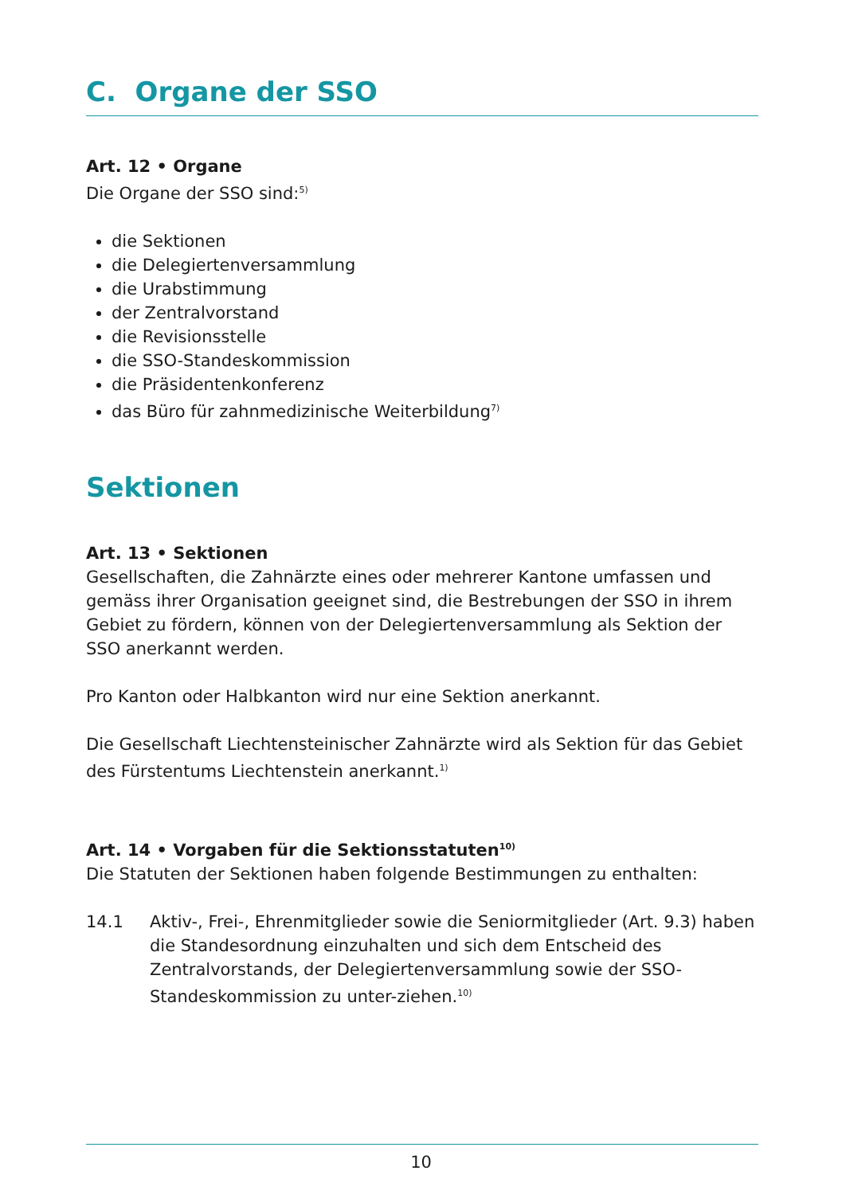C. Organe der SSO
Art. 12 • Organe
Die Organe der SSO sind:<sup>5)</sup>
die Sektionen
die Delegiertenversammlung
die Urabstimmung
der Zentralvorstand
die Revisionsstelle
die SSO-Standeskommission
die Präsidentenkonferenz
das Büro für zahnmedizinische Weiterbildung<sup>7)</sup>
Sektionen
Art. 13 • Sektionen
Gesellschaften, die Zahnärzte eines oder mehrerer Kantone umfassen und gemäss ihrer Organisation geeignet sind, die Bestrebungen der SSO in ihrem Gebiet zu fördern, können von der Delegiertenversammlung als Sektion der SSO anerkannt werden.
Pro Kanton oder Halbkanton wird nur eine Sektion anerkannt.
Die Gesellschaft Liechtensteinischer Zahnärzte wird als Sektion für das Gebiet des Fürstentums Liechtenstein anerkannt.<sup>1)</sup>
Art. 14 • Vorgaben für die Sektionsstatuten<sup>10)</sup>
Die Statuten der Sektionen haben folgende Bestimmungen zu enthalten:
14.1 Aktiv-, Frei-, Ehrenmitglieder sowie die Seniormitglieder (Art. 9.3) haben die Standesordnung einzuhalten und sich dem Entscheid des Zentralvorstands, der Delegiertenversammlung sowie der SSO-Standeskommission zu unter-ziehen.<sup>10)</sup>
10